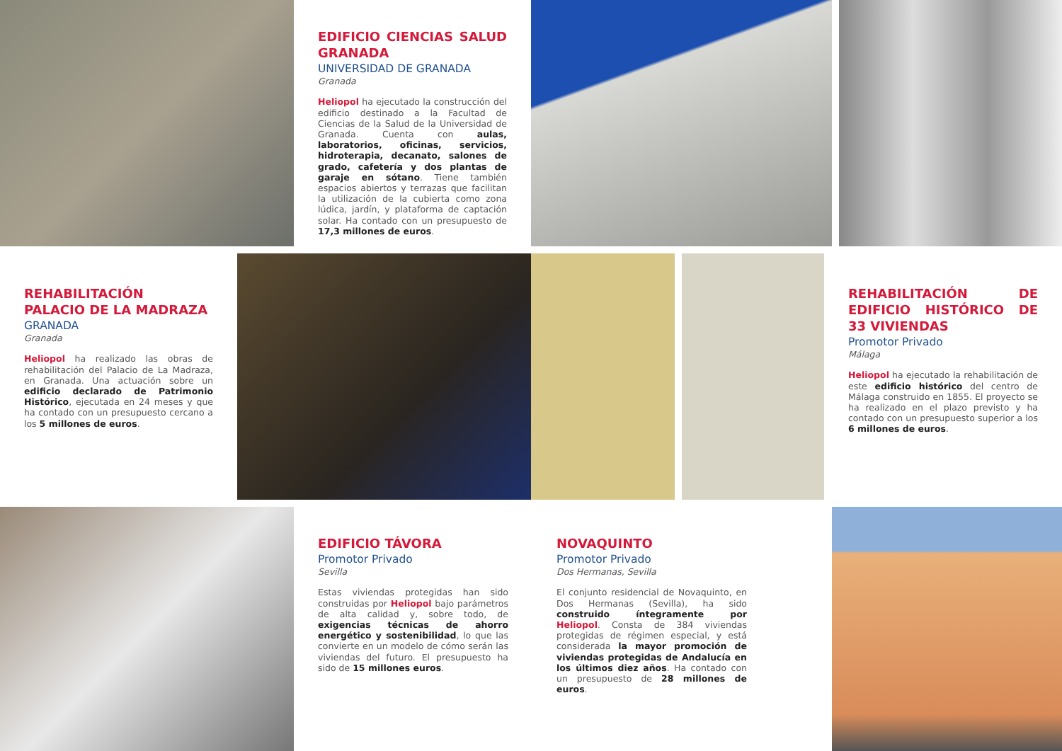EDIFICIO CIENCIAS SALUD GRANADA
UNIVERSIDAD DE GRANADA
Granada
Heliopol ha ejecutado la construcción del edificio destinado a la Facultad de Ciencias de la Salud de la Universidad de Granada. Cuenta con aulas, laboratorios, oficinas, servicios, hidroterapia, decanato, salones de grado, cafetería y dos plantas de garaje en sótano. Tiene también espacios abiertos y terrazas que facilitan la utilización de la cubierta como zona lúdica, jardín, y plataforma de captación solar. Ha contado con un presupuesto de 17,3 millones de euros.
REHABILITACIÓN
PALACIO DE LA MADRAZA
GRANADA
Granada
Heliopol ha realizado las obras de rehabilitación del Palacio de La Madraza, en Granada. Una actuación sobre un edificio declarado de Patrimonio Histórico, ejecutada en 24 meses y que ha contado con un presupuesto cercano a los 5 millones de euros.
REHABILITACIÓN DE EDIFICIO HISTÓRICO DE 33 VIVIENDAS
Promotor Privado
Málaga
Heliopol ha ejecutado la rehabilitación de este edificio histórico del centro de Málaga construido en 1855. El proyecto se ha realizado en el plazo previsto y ha contado con un presupuesto superior a los 6 millones de euros.
EDIFICIO TÁVORA
Promotor Privado
Sevilla
Estas viviendas protegidas han sido construidas por Heliopol bajo parámetros de alta calidad y, sobre todo, de exigencias técnicas de ahorro energético y sostenibilidad, lo que las convierte en un modelo de cómo serán las viviendas del futuro. El presupuesto ha sido de 15 millones euros.
NOVAQUINTO
Promotor Privado
Dos Hermanas, Sevilla
El conjunto residencial de Novaquinto, en Dos Hermanas (Sevilla), ha sido construido íntegramente por Heliopol. Consta de 384 viviendas protegidas de régimen especial, y está considerada la mayor promoción de viviendas protegidas de Andalucía en los últimos diez años. Ha contado con un presupuesto de 28 millones de euros.